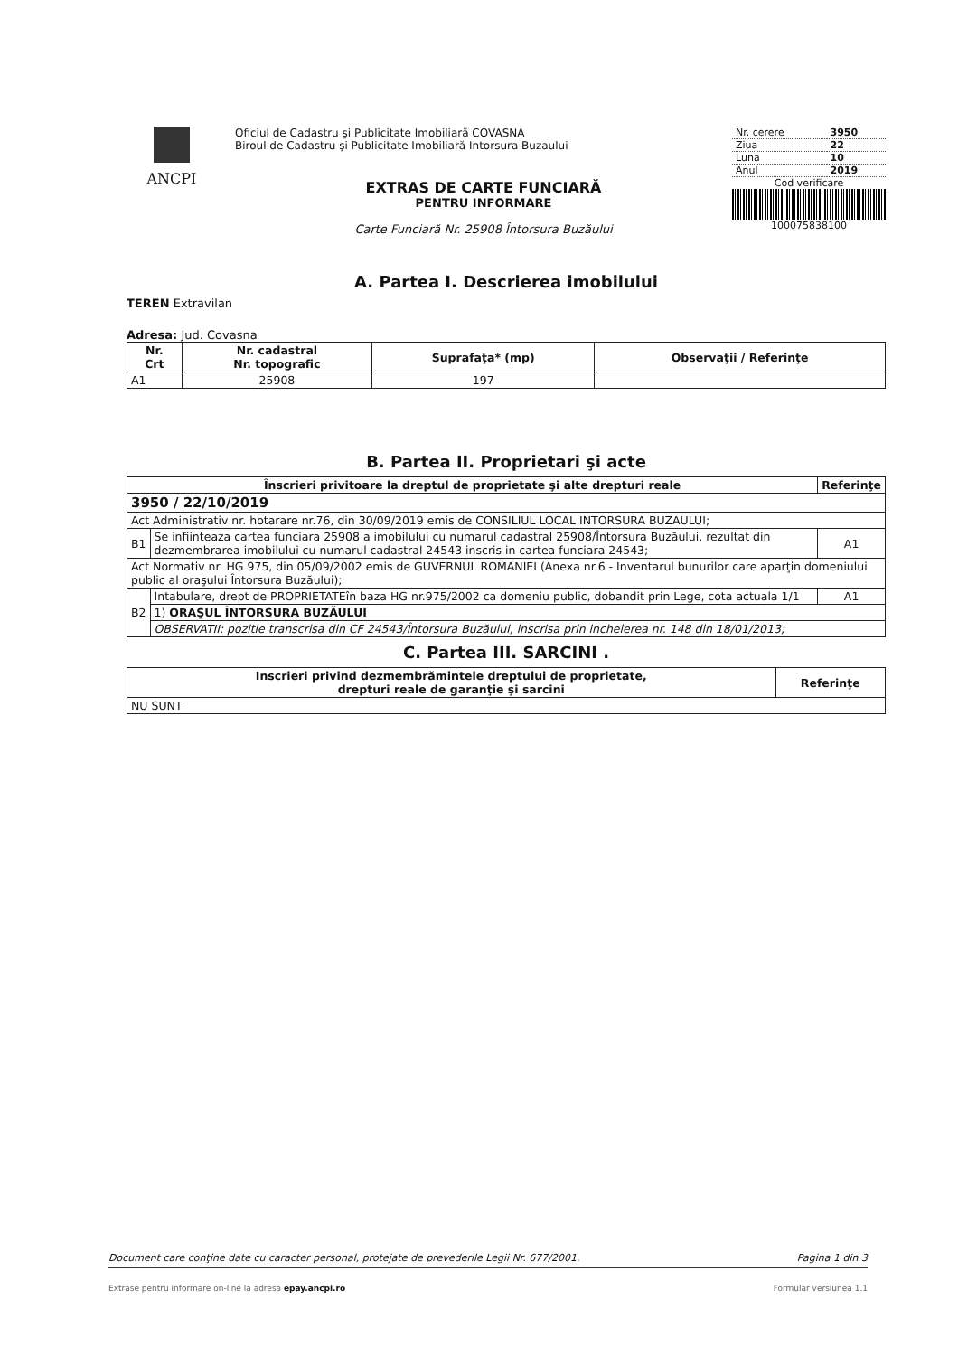ANCPI
Oficiul de Cadastru şi Publicitate Imobiliară COVASNA
Biroul de Cadastru şi Publicitate Imobiliară Intorsura Buzaului
EXTRAS DE CARTE FUNCIARĂ
PENTRU INFORMARE
Carte Funciară Nr. 25908 Întorsura Buzăului
| Nr. cerere | 3950 |
| Ziua | 22 |
| Luna | 10 |
| Anul | 2019 |
Cod verificare
100075838100
A. Partea I. Descrierea imobilului
TEREN Extravilan
Adresa: Jud. Covasna
| Nr. Crt | Nr. cadastral Nr. topografic | Suprafaţa* (mp) | Observaţii / Referinţe |
| --- | --- | --- | --- |
| A1 | 25908 | 197 | |
B. Partea II. Proprietari şi acte
| Înscrieri privitoare la dreptul de proprietate şi alte drepturi reale | | Referinţe |
| --- | --- | --- |
| 3950 / 22/10/2019 | | |
| Act Administrativ nr. hotarare nr.76, din 30/09/2019 emis de CONSILIUL LOCAL INTORSURA BUZAULUI; | | |
| B1 | Se infiinteaza cartea funciara 25908 a imobilului cu numarul cadastral 25908/Întorsura Buzăului, rezultat din dezmembrarea imobilului cu numarul cadastral 24543 inscris in cartea funciara 24543; | A1 |
| Act Normativ nr. HG 975, din 05/09/2002 emis de GUVERNUL ROMANIEI (Anexa nr.6 - Inventarul bunurilor care aparţin domeniului public al oraşului Întorsura Buzăului); | | |
| B2 | Intabulare, drept de PROPRIETATEîn baza HG nr.975/2002 ca domeniu public, dobandit prin Lege, cota actuala 1/1 | A1 |
| | 1) ORAŞUL ÎNTORSURA BUZĂULUI | |
| | OBSERVATII: pozitie transcrisa din CF 24543/Întorsura Buzăului, inscrisa prin incheierea nr. 148 din 18/01/2013; | |
C. Partea III. SARCINI .
| Inscrieri privind dezmembrămintele dreptului de proprietate, drepturi reale de garanţie şi sarcini | Referinţe |
| --- | --- |
| NU SUNT | |
Document care conţine date cu caracter personal, protejate de prevederile Legii Nr. 677/2001. Pagina 1 din 3
Extrase pentru informare on-line la adresa epay.ancpi.ro Formular versiunea 1.1